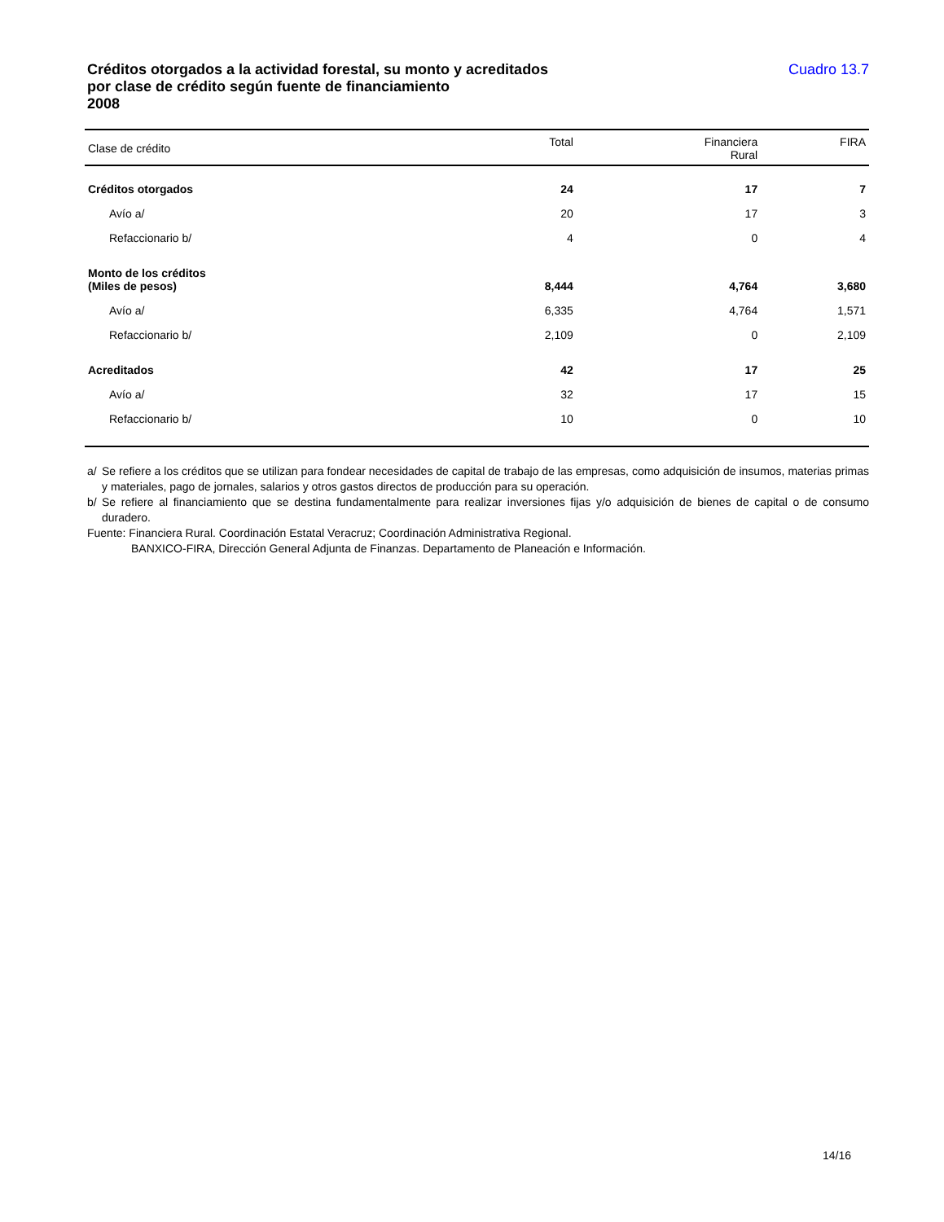Créditos otorgados a la actividad forestal, su monto y acreditados
por clase de crédito según fuente de financiamiento
2008
Cuadro 13.7
| Clase de crédito | Total | Financiera Rural | FIRA |
| --- | --- | --- | --- |
| Créditos otorgados | 24 | 17 | 7 |
| Avío a/ | 20 | 17 | 3 |
| Refaccionario b/ | 4 | 0 | 4 |
| Monto de los créditos (Miles de pesos) | 8,444 | 4,764 | 3,680 |
| Avío a/ | 6,335 | 4,764 | 1,571 |
| Refaccionario b/ | 2,109 | 0 | 2,109 |
| Acreditados | 42 | 17 | 25 |
| Avío a/ | 32 | 17 | 15 |
| Refaccionario b/ | 10 | 0 | 10 |
a/ Se refiere a los créditos que se utilizan para fondear necesidades de capital de trabajo de las empresas, como adquisición de insumos, materias primas y materiales, pago de jornales, salarios y otros gastos directos de producción para su operación.
b/ Se refiere al financiamiento que se destina fundamentalmente para realizar inversiones fijas y/o adquisición de bienes de capital o de consumo duradero.
Fuente: Financiera Rural. Coordinación Estatal Veracruz; Coordinación Administrativa Regional.
BANXICO-FIRA, Dirección General Adjunta de Finanzas. Departamento de Planeación e Información.
14/16